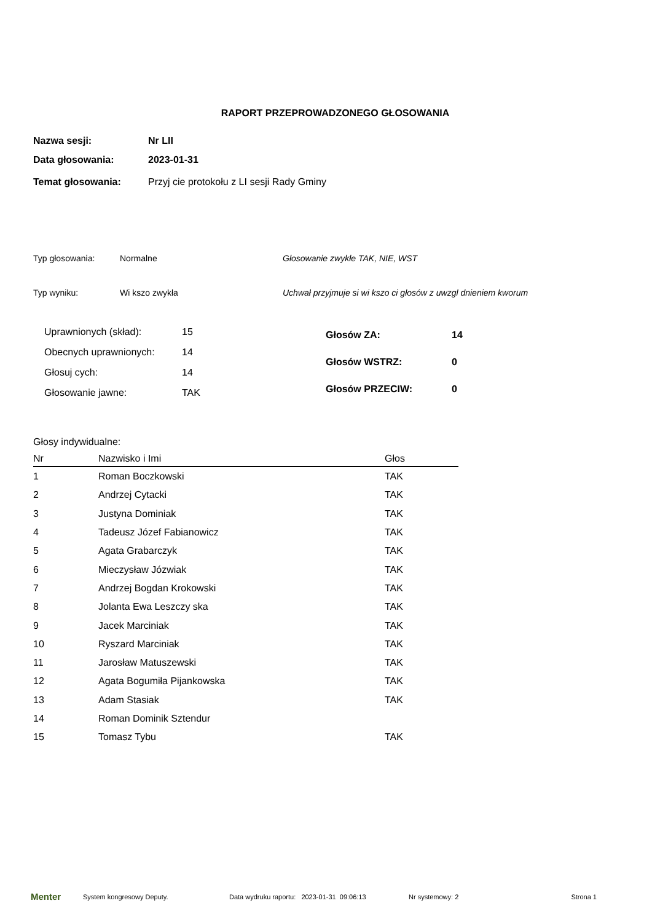RAPORT PRZEPROWADZONEGO GŁOSOWANIA
Nazwa sesji: Nr LII
Data głosowania: 2023-01-31
Temat głosowania: Przyj cie protokołu z LI sesji Rady Gminy
Typ głosowania: Normalne Głosowanie zwykłe TAK, NIE, WST
Typ wyniku: Wi kszo zwykła Uchwał przyjmuje si wi kszo ci głosów z uwzgl dnieniem kworum
| Uprawnionych (skład): | 15 |
| Obecnych uprawnionych: | 14 |
| Głosuj cych: | 14 |
| Głosowanie jawne: | TAK |
| Głosów ZA: | 14 |
| Głosów WSTRZ: | 0 |
| Głosów PRZECIW: | 0 |
Głosy indywidualne:
| Nr | Nazwisko i Imi | Głos |
| --- | --- | --- |
| 1 | Roman Boczkowski | TAK |
| 2 | Andrzej Cytacki | TAK |
| 3 | Justyna Dominiak | TAK |
| 4 | Tadeusz Józef Fabianowicz | TAK |
| 5 | Agata Grabarczyk | TAK |
| 6 | Mieczysław Józwiak | TAK |
| 7 | Andrzej Bogdan Krokowski | TAK |
| 8 | Jolanta Ewa Leszczy ska | TAK |
| 9 | Jacek Marciniak | TAK |
| 10 | Ryszard Marciniak | TAK |
| 11 | Jarosław Matuszewski | TAK |
| 12 | Agata Bogumiła Pijankowska | TAK |
| 13 | Adam Stasiak | TAK |
| 14 | Roman Dominik Sztendur | |
| 15 | Tomasz Tybu | TAK |
Menter System kongresowy Deputy. Data wydruku raportu: 2023-01-31 09:06:13 Nr systemowy: 2 Strona 1